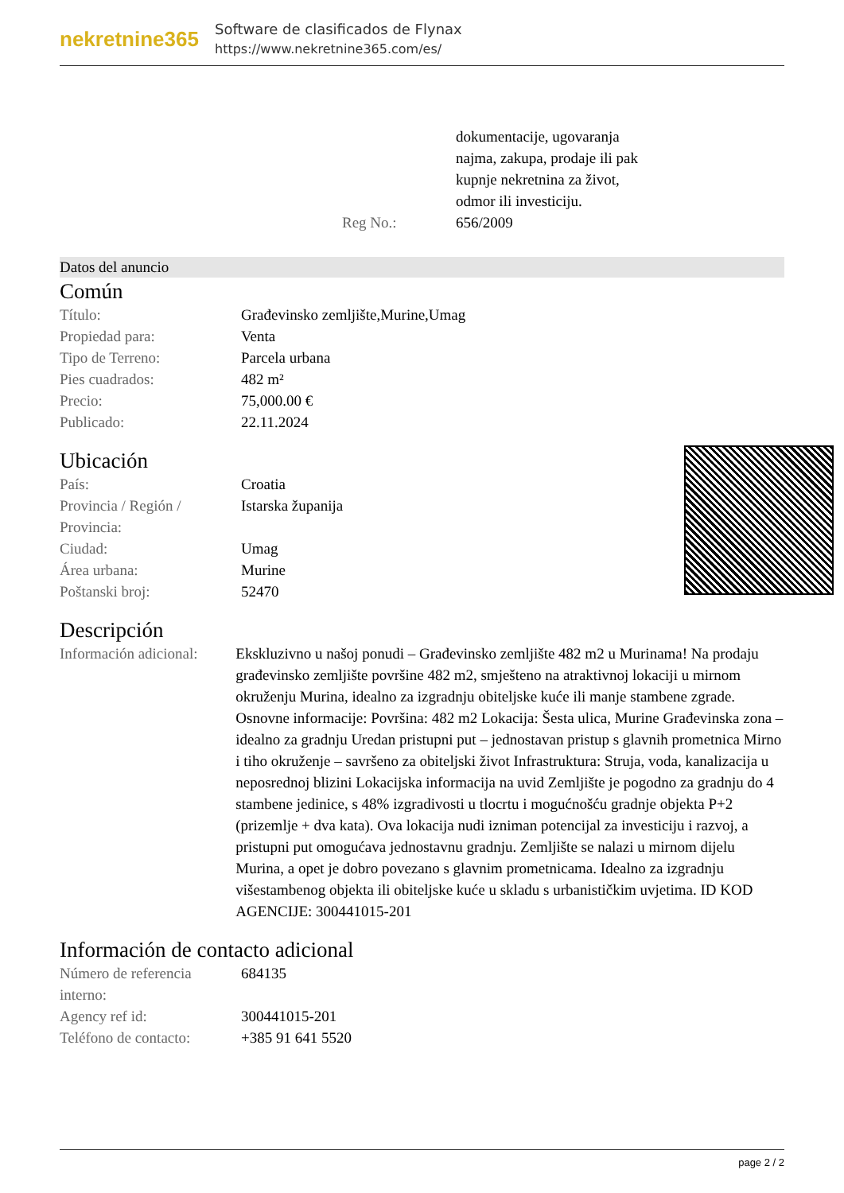nekretnine365
Software de clasificados de Flynax
https://www.nekretnine365.com/es/
| | dokumentacije, ugovaranja najma, zakupa, prodaje ili pak kupnje nekretnina za život, odmor ili investiciju. |
| Reg No.: | 656/2009 |
Datos del anuncio
Común
| Título: | Građevinsko zemljište,Murine,Umag |
| Propiedad para: | Venta |
| Tipo de Terreno: | Parcela urbana |
| Pies cuadrados: | 482 m² |
| Precio: | 75,000.00 € |
| Publicado: | 22.11.2024 |
Ubicación
| País: | Croatia |
| Provincia / Región / Provincia: | Istarska županija |
| Ciudad: | Umag |
| Área urbana: | Murine |
| Poštanski broj: | 52470 |
Descripción
| Información adicional: | Ekskluzivno u našoj ponudi – Građevinsko zemljište 482 m2 u Murinama! Na prodaju građevinsko zemljište površine 482 m2, smješteno na atraktivnoj lokaciji u mirnom okruženju Murina, idealno za izgradnju obiteljske kuće ili manje stambene zgrade. Osnovne informacije: Površina: 482 m2 Lokacija: Šesta ulica, Murine Građevinska zona – idealno za gradnju Uredan pristupni put – jednostavan pristup s glavnih prometnica Mirno i tiho okruženje – savršeno za obiteljski život Infrastruktura: Struja, voda, kanalizacija u neposrednoj blizini Lokacijska informacija na uvid Zemljište je pogodno za gradnju do 4 stambene jedinice, s 48% izgradivosti u tlocrtu i mogućnošću gradnje objekta P+2 (prizemlje + dva kata). Ova lokacija nudi izniman potencijal za investiciju i razvoj, a pristupni put omogućava jednostavnu gradnju. Zemljište se nalazi u mirnom dijelu Murina, a opet je dobro povezano s glavnim prometnicama. Idealno za izgradnju višestambenog objekta ili obiteljske kuće u skladu s urbanističkim uvjetima. ID KOD AGENCIJE: 300441015-201 |
Información de contacto adicional
| Número de referencia interno: | 684135 |
| Agency ref id: | 300441015-201 |
| Teléfono de contacto: | +385 91 641 5520 |
page 2 / 2